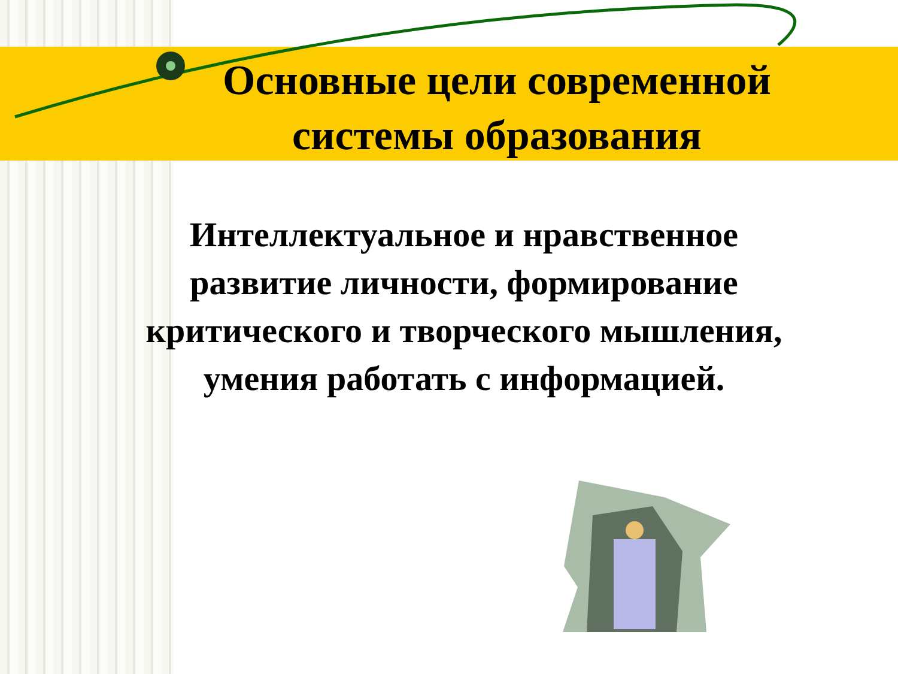Основные цели современной системы образования
Интеллектуальное и нравственное развитие личности, формирование критического и творческого мышления, умения работать с информацией.